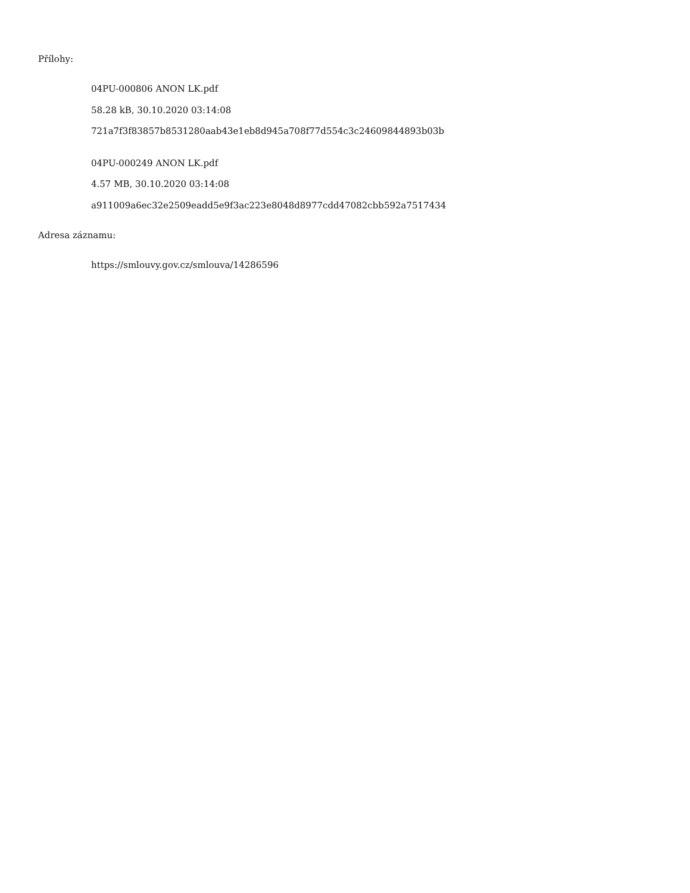Přílohy:
04PU-000806 ANON LK.pdf
58.28 kB, 30.10.2020 03:14:08
721a7f3f83857b8531280aab43e1eb8d945a708f77d554c3c24609844893b03b
04PU-000249 ANON LK.pdf
4.57 MB, 30.10.2020 03:14:08
a911009a6ec32e2509eadd5e9f3ac223e8048d8977cdd47082cbb592a7517434
Adresa záznamu:
https://smlouvy.gov.cz/smlouva/14286596